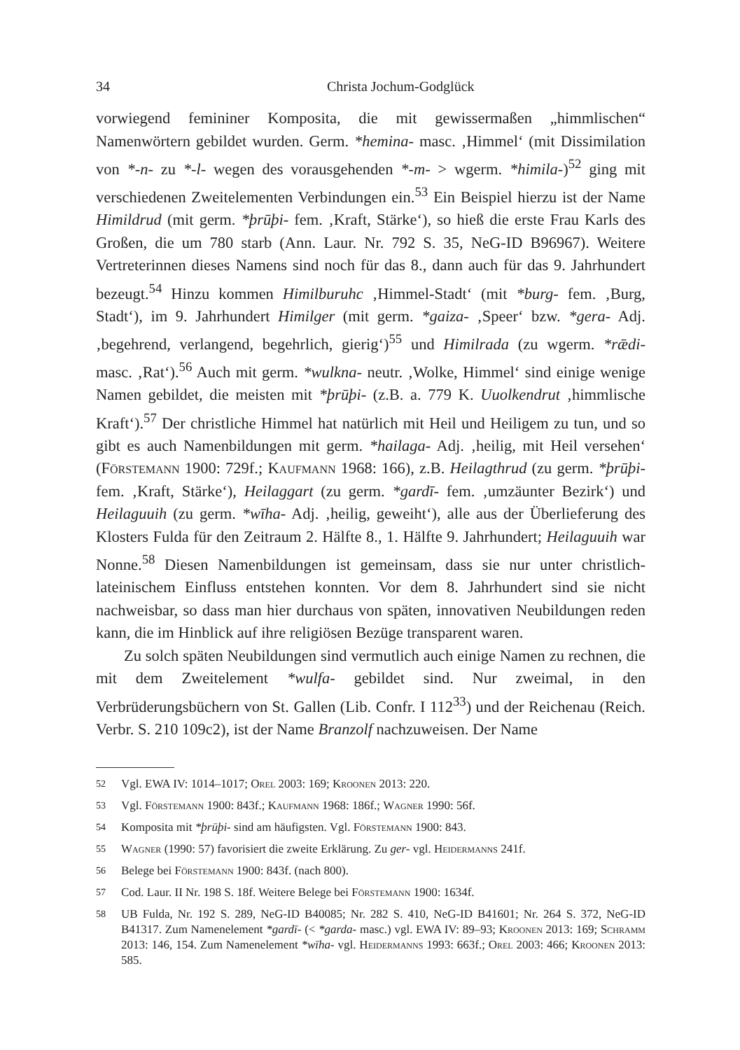34 Christa Jochum-Godglück
vorwiegend femininer Komposita, die mit gewissermaßen „himmlischen“ Namenwörtern gebildet wurden. Germ. *hemina- masc. ‚Himmel‘ (mit Dissimilation von *-n- zu *-l- wegen des vorausgehenden *-m- > wgerm. *himila-)<sup>52</sup> ging mit verschiedenen Zweitelementen Verbindungen ein.<sup>53</sup> Ein Beispiel hierzu ist der Name Himildrud (mit germ. *þrūþi- fem. ‚Kraft, Stärke‘), so hieß die erste Frau Karls des Großen, die um 780 starb (Ann. Laur. Nr. 792 S. 35, NeG-ID B96967). Weitere Vertreterinnen dieses Namens sind noch für das 8., dann auch für das 9. Jahrhundert bezeugt.<sup>54</sup> Hinzu kommen Himilburuhc ‚Himmel-Stadt‘ (mit *burg- fem. ‚Burg, Stadt‘), im 9. Jahrhundert Himilger (mit germ. *gaiza- ‚Speer‘ bzw. *gera- Adj. ‚begehrend, verlangend, begehrlich, gierig‘)<sup>55</sup> und Himilrada (zu wgerm. *rǣdi- masc. ‚Rat‘).<sup>56</sup> Auch mit germ. *wulkna- neutr. ‚Wolke, Himmel‘ sind einige wenige Namen gebildet, die meisten mit *þrūþi- (z.B. a. 779 K. Uuolkendrut ‚himmlische Kraft‘).<sup>57</sup> Der christliche Himmel hat natürlich mit Heil und Heiligem zu tun, und so gibt es auch Namenbildungen mit germ. *hailaga- Adj. ‚heilig, mit Heil versehen‘ (Förstemann 1900: 729f.; Kaufmann 1968: 166), z.B. Heilagthrud (zu germ. *þrūþi- fem. ‚Kraft, Stärke‘), Heilaggart (zu germ. *gardī- fem. ‚umzäunter Bezirk‘) und Heilaguuih (zu germ. *wīha- Adj. ‚heilig, geweiht‘), alle aus der Überlieferung des Klosters Fulda für den Zeitraum 2. Hälfte 8., 1. Hälfte 9. Jahrhundert; Heilaguuih war Nonne.<sup>58</sup> Diesen Namenbildungen ist gemeinsam, dass sie nur unter christlich-lateinischem Einfluss entstehen konnten. Vor dem 8. Jahrhundert sind sie nicht nachweisbar, so dass man hier durchaus von späten, innovativen Neubildungen reden kann, die im Hinblick auf ihre religiösen Bezüge transparent waren.
Zu solch späten Neubildungen sind vermutlich auch einige Namen zu rechnen, die mit dem Zweitelement *wulfa- gebildet sind. Nur zweimal, in den Verbrüderungsbüchern von St. Gallen (Lib. Confr. I 112<sup>33</sup>) und der Reichenau (Reich. Verbr. S. 210 109c2), ist der Name Branzolf nachzuweisen. Der Name
52 Vgl. EWA IV: 1014–1017; Orel 2003: 169; Kroonen 2013: 220.
53 Vgl. Förstemann 1900: 843f.; Kaufmann 1968: 186f.; Wagner 1990: 56f.
54 Komposita mit *þrūþi- sind am häufigsten. Vgl. Förstemann 1900: 843.
55 Wagner (1990: 57) favorisiert die zweite Erklärung. Zu ger- vgl. Heidermanns 241f.
56 Belege bei Förstemann 1900: 843f. (nach 800).
57 Cod. Laur. II Nr. 198 S. 18f. Weitere Belege bei Förstemann 1900: 1634f.
58 UB Fulda, Nr. 192 S. 289, NeG-ID B40085; Nr. 282 S. 410, NeG-ID B41601; Nr. 264 S. 372, NeG-ID B41317. Zum Namenelement *gardī- (< *garda- masc.) vgl. EWA IV: 89–93; Kroonen 2013: 169; Schramm 2013: 146, 154. Zum Namenelement *wīha- vgl. Heidermanns 1993: 663f.; Orel 2003: 466; Kroonen 2013: 585.